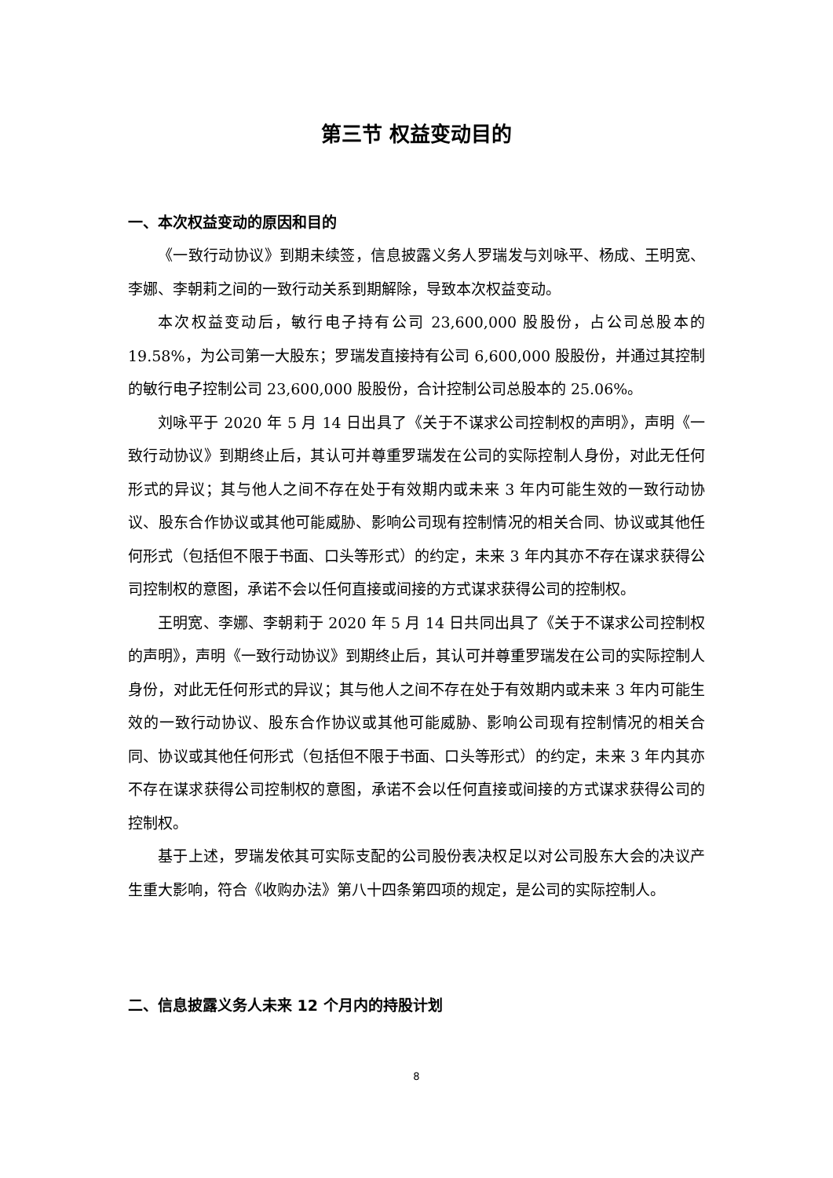第三节 权益变动目的
一、本次权益变动的原因和目的
《一致行动协议》到期未续签，信息披露义务人罗瑞发与刘咏平、杨成、王明宽、李娜、李朝莉之间的一致行动关系到期解除，导致本次权益变动。
本次权益变动后，敏行电子持有公司 23,600,000 股股份，占公司总股本的19.58%，为公司第一大股东；罗瑞发直接持有公司 6,600,000 股股份，并通过其控制的敏行电子控制公司 23,600,000 股股份，合计控制公司总股本的 25.06%。
刘咏平于 2020 年 5 月 14 日出具了《关于不谋求公司控制权的声明》，声明《一致行动协议》到期终止后，其认可并尊重罗瑞发在公司的实际控制人身份，对此无任何形式的异议；其与他人之间不存在处于有效期内或未来 3 年内可能生效的一致行动协议、股东合作协议或其他可能威胁、影响公司现有控制情况的相关合同、协议或其他任何形式（包括但不限于书面、口头等形式）的约定，未来 3 年内其亦不存在谋求获得公司控制权的意图，承诺不会以任何直接或间接的方式谋求获得公司的控制权。
王明宽、李娜、李朝莉于 2020 年 5 月 14 日共同出具了《关于不谋求公司控制权的声明》，声明《一致行动协议》到期终止后，其认可并尊重罗瑞发在公司的实际控制人身份，对此无任何形式的异议；其与他人之间不存在处于有效期内或未来 3 年内可能生效的一致行动协议、股东合作协议或其他可能威胁、影响公司现有控制情况的相关合同、协议或其他任何形式（包括但不限于书面、口头等形式）的约定，未来 3 年内其亦不存在谋求获得公司控制权的意图，承诺不会以任何直接或间接的方式谋求获得公司的控制权。
基于上述，罗瑞发依其可实际支配的公司股份表决权足以对公司股东大会的决议产生重大影响，符合《收购办法》第八十四条第四项的规定，是公司的实际控制人。
二、信息披露义务人未来 12 个月内的持股计划
8